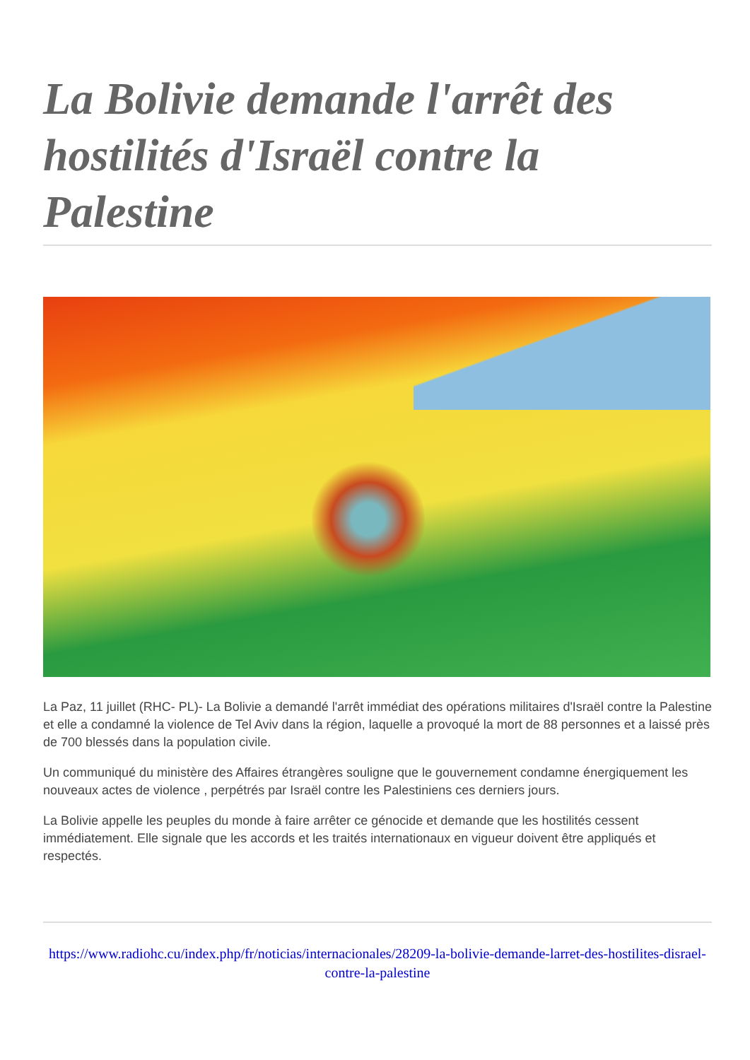La Bolivie demande l'arrêt des hostilités d'Israël contre la Palestine
La Paz, 11 juillet (RHC- PL)- La Bolivie a demandé l'arrêt immédiat des opérations militaires d'Israël contre la Palestine et elle a condamné la violence de Tel Aviv dans la région, laquelle a provoqué la mort de 88 personnes et a laissé près de 700 blessés dans la population civile.
Un communiqué du ministère des Affaires étrangères souligne que le gouvernement condamne énergiquement les nouveaux actes de violence , perpétrés par Israël contre les Palestiniens ces derniers jours.
La Bolivie appelle les peuples du monde à faire arrêter ce génocide et demande que les hostilités cessent immédiatement. Elle signale que les accords et les traités internationaux en vigueur doivent être appliqués et respectés.
https://www.radiohc.cu/index.php/fr/noticias/internacionales/28209-la-bolivie-demande-larret-des-hostilites-disrael-contre-la-palestine